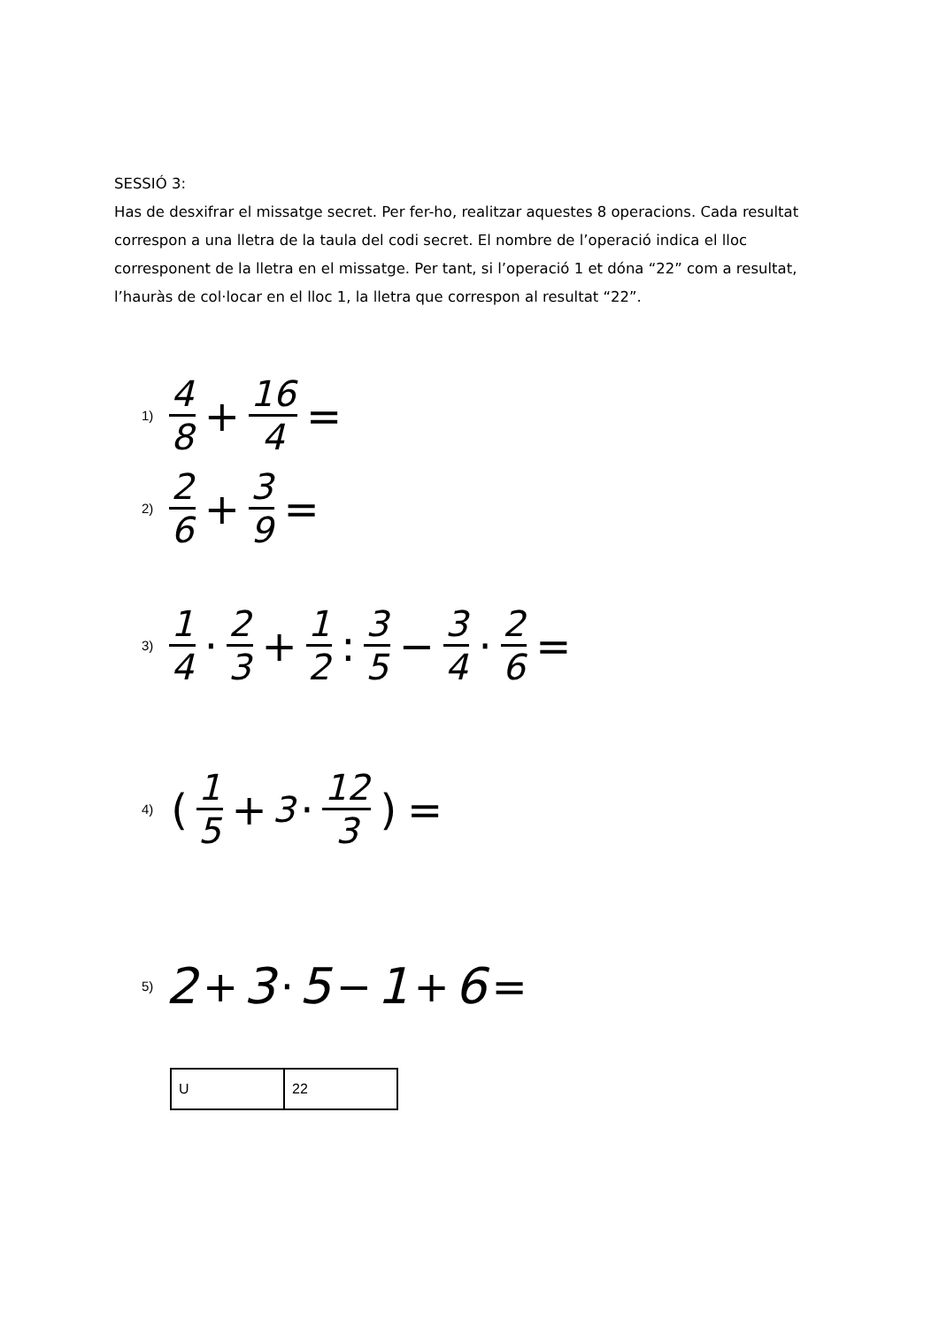SESSIÓ 3:
Has de desxifrar el missatge secret. Per fer-ho, realitzar aquestes 8 operacions. Cada resultat correspon a una lletra de la taula del codi secret. El nombre de l’operació indica el lloc corresponent de la lletra en el missatge. Per tant, si l’operació 1 et dóna “22” com a resultat, l’hauràs de col·locar en el lloc 1, la lletra que correspon al resultat “22”.
1) 4 8 + 16 4 =
2) 2 6 + 3 9 =
3) 1 4 · 2 3 + 1 2: 3 5 − 3 4 · 2 6 =
4) (1 5 + 3 · 12 3) =
5) 2 + 3 · 5 − 1 + 6 =
| U | 22 |